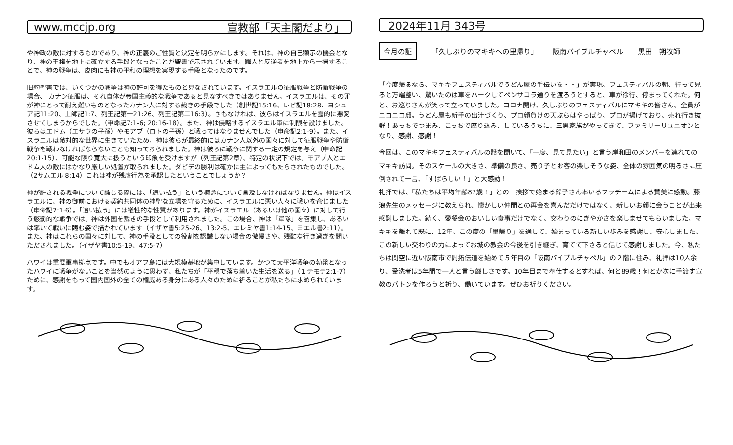www.mccjp.org 宣教部「天主閣だより」
や神政の敵に対するものであり、神の正義のご性質と決定を明らかにします。それは、神の自己顕示の機会となり、神の王権を地上に確立する手段となったことが聖書で示されています。罪人と反逆者を地上から一掃することで、神の戦争は、皮肉にも神の平和の理想を実現する手段となったのです。
旧約聖書では、いくつかの戦争は神の許可を得たものと見なされています。イスラエルの征服戦争と防衛戦争の場合、 カナン征服は、それ自体が帝国主義的な戦争であると見なすべきではありません。イスラエルは、その罪が神にとって耐え難いものとなったカナン人に対する裁きの手段でした（創世記15:16、レビ記18:28、ヨシュア記11:20、士師記1:7、列王記第一21:26、列王記第二16:3）。さもなければ、彼らはイスラエルを霊的に悪変させてしまうからでした。（申命記7:1-6; 20:16-18）。また、神は侵略するイスラエル軍に制限を設けました。彼らはエドム（エサウの子孫）やモアブ（ロトの子孫）と戦ってはなりませんでした（申命記2:1-9）。また、イスラエルは敵対的な世界に生きていたため、神は彼らが最終的にはカナン人以外の国々に対して征服戦争や防衛戦争を戦わなければならないことも知っておられました。神は彼らに戦争に関する一定の規定を与え（申命記20:1-15）、可能な限り寛大に扱うという印象を受けますが（列王記第2章）、特定の状況下では、モアブ人とエドム人の敵にはかなり厳しい処置が取られました。ダビデの勝利は確かに主によってもたらされたものでした。（2サムエル 8:14）これは神が残虐行為を承認したということでしょうか？
神が許される戦争について論じる際には、「追い払う」という概念について言及しなければなりません。神はイスラエルに、神の御前における契約共同体の神聖な立場を守るために、イスラエルに悪い人々に戦いを命じました（申命記7:1-6）。「追い払う」には犠牲的な性質があります。神がイスラエル（あるいは他の国々）に対して行う懲罰的な戦争では、神は外国を裁きの手段として利用されました。この場合、神は「軍隊」を召集し、あるいは率いて戦いに臨む姿で描かれています（イザヤ書5:25-26、13:2-5、エレミヤ書1:14-15、ヨエル書2:11）。また、神はこれらの国々に対して、神の手段としての役割を認識しない場合の傲慢さや、残酷な行き過ぎを問いただされました。（イザヤ書10:5-19、47:5-7）
ハワイは重要軍事拠点です。中でもオアフ島には大規模基地が集中しています。かつて太平洋戦争の勃発となったハワイに戦争がないことを当然のように思わず、私たちが「平穏で落ち着いた生活を送る」（１テモテ2:1-7）ために、感謝をもって国内国外の全ての権威ある身分にある人々のために祈ることが私たちに求められています。
2024年11月 343号
今月の証 「久しぶりのマキキへの里帰り」 阪南バイブルチャペル 黒田　朔牧師
「今度帰るなら、マキキフェスティバルでうどん屋の手伝いを・・」が実現、フェスティバルの朝、行って見ると万端整い、驚いたのは車をパークしてペンサコラ通りを渡ろうとすると、車が徐行、停まってくれた。何と、お巡りさんが笑って立っていました。コロナ開け、久しぶりのフェスティバルにマキキの皆さん、全員がニコニコ顔。うどん屋も新手の出汁づくり、プロ顔負けの天ぷらはやっぱり、プロが揚げており、売れ行き抜群！あっちでつまみ、こっちで座り込み、しているうちに、三男家族がやってきて、ファミリーリユニオンとなり、感謝、感謝！
今回は、このマキキフェスティバルの話を聞いて、「一度、見て見たい」と言う岸和田のメンバーを連れてのマキキ訪問。そのスケールの大きさ、準備の良さ、売り子とお客の楽しそうな姿、全体の雰囲気の明るさに圧倒されて一言、「すばらしい！」と大感動！
礼拝では、「私たちは平均年齢87歳！」との　挨拶で始まる鈴子さん率いるフラチームによる賛美に感動。藤浪先生のメッセージに教えられ、懐かしい仲間との再会を喜んだだけではなく、新しいお顔に会うことが出来感謝しました。続く、愛餐会のおいしい食事だけでなく、交わりのにぎやかさを楽しませてもらいました。マキキを離れて既に、12年。この度の「里帰り」を通して、始まっている新しい歩みを感謝し、安心しました。この新しい交わりの力によってお城の教会の今後を引き継ぎ、育てて下さると信じて感謝しました。今、私たちは関空に近い阪南市で開拓伝道を始めて５年目の「阪南バイブルチャペル」の２階に住み、礼拝は10人余り、受洗者は5年間で一人と言う厳しさです。10年目まで奉仕するとすれば、何と89歳！何とか次に手渡す宣教のバトンを作ろうと祈り、働いています。ぜひお祈りください。